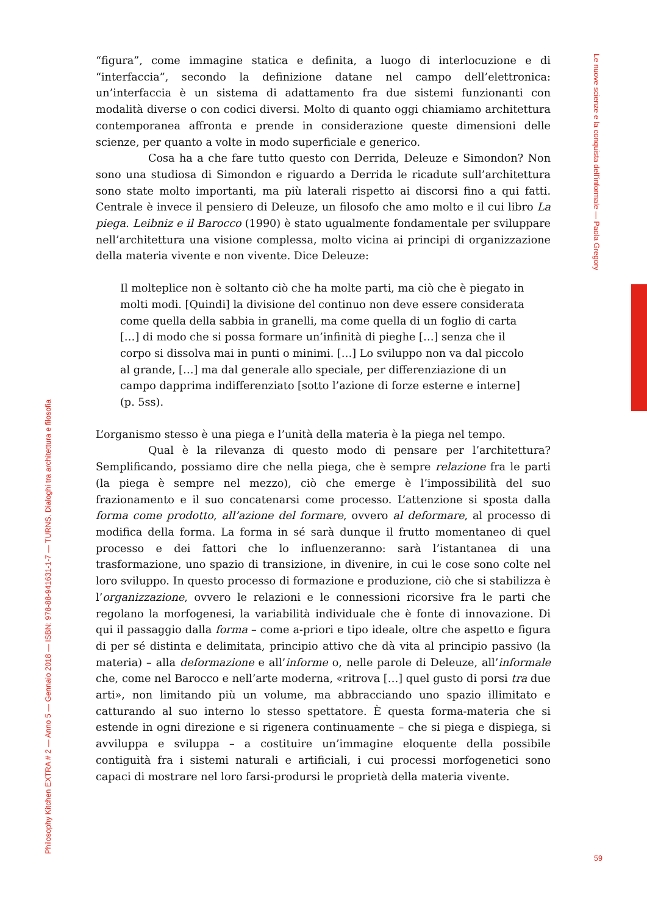“figura”, come immagine statica e definita, a luogo di interlocuzione e di “interfaccia”, secondo la definizione datane nel campo dell’elettronica: un’interfaccia è un sistema di adattamento fra due sistemi funzionanti con modalità diverse o con codici diversi. Molto di quanto oggi chiamiamo architettura contemporanea affronta e prende in considerazione queste dimensioni delle scienze, per quanto a volte in modo superficiale e generico.
Cosa ha a che fare tutto questo con Derrida, Deleuze e Simondon? Non sono una studiosa di Simondon e riguardo a Derrida le ricadute sull’architettura sono state molto importanti, ma più laterali rispetto ai discorsi fino a qui fatti. Centrale è invece il pensiero di Deleuze, un filosofo che amo molto e il cui libro La piega. Leibniz e il Barocco (1990) è stato ugualmente fondamentale per sviluppare nell’architettura una visione complessa, molto vicina ai principi di organizzazione della materia vivente e non vivente. Dice Deleuze:
Il molteplice non è soltanto ciò che ha molte parti, ma ciò che è piegato in molti modi. [Quindi] la divisione del continuo non deve essere considerata come quella della sabbia in granelli, ma come quella di un foglio di carta […] di modo che si possa formare un’infinità di pieghe […] senza che il corpo si dissolva mai in punti o minimi. […] Lo sviluppo non va dal piccolo al grande, […] ma dal generale allo speciale, per differenziazione di un campo dapprima indifferenziato [sotto l’azione di forze esterne e interne] (p. 5ss).
L’organismo stesso è una piega e l’unità della materia è la piega nel tempo.
Qual è la rilevanza di questo modo di pensare per l’architettura? Semplificando, possiamo dire che nella piega, che è sempre relazione fra le parti (la piega è sempre nel mezzo), ciò che emerge è l’impossibilità del suo frazionamento e il suo concatenarsi come processo. L’attenzione si sposta dalla forma come prodotto, all’azione del formare, ovvero al deformare, al processo di modifica della forma. La forma in sé sarà dunque il frutto momentaneo di quel processo e dei fattori che lo influenzeranno: sarà l’istantanea di una trasformazione, uno spazio di transizione, in divenire, in cui le cose sono colte nel loro sviluppo. In questo processo di formazione e produzione, ciò che si stabilizza è l’organizzazione, ovvero le relazioni e le connessioni ricorsive fra le parti che regolano la morfogenesi, la variabilità individuale che è fonte di innovazione. Di qui il passaggio dalla forma – come a-priori e tipo ideale, oltre che aspetto e figura di per sé distinta e delimitata, principio attivo che dà vita al principio passivo (la materia) – alla deformazione e all’informe o, nelle parole di Deleuze, all’informale che, come nel Barocco e nell’arte moderna, «ritrova […] quel gusto di porsi tra due arti», non limitando più un volume, ma abbracciando uno spazio illimitato e catturando al suo interno lo stesso spettatore. È questa forma-materia che si estende in ogni direzione e si rigenera continuamente – che si piega e dispiega, si avviluppa e sviluppa – a costituire un’immagine eloquente della possibile contiguità fra i sistemi naturali e artificiali, i cui processi morfogenetici sono capaci di mostrare nel loro farsi-prodursi le proprietà della materia vivente.
Philosophy Kitchen EXTRA # 2 — Anno 5 — Gennaio 2018 — ISBN: 978-88-941631-1-7 — TURNS. Dialoghi tra architettura e filosofia
Le nuove scienze e la conquista dell’informale — Paola Gregory
59